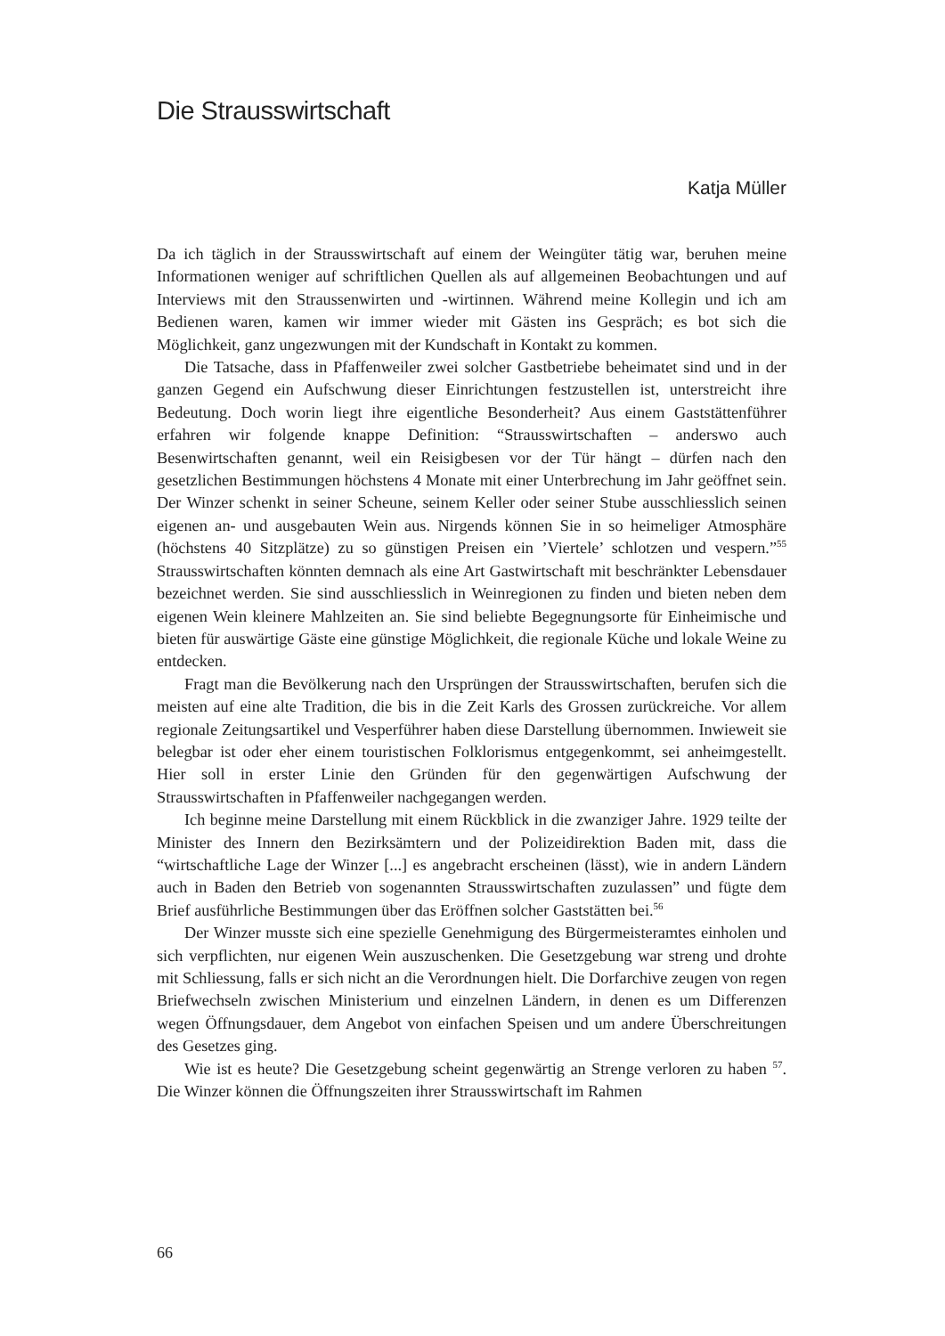Die Strausswirtschaft
Katja Müller
Da ich täglich in der Strausswirtschaft auf einem der Weingüter tätig war, beruhen meine Informationen weniger auf schriftlichen Quellen als auf allgemeinen Beobachtungen und auf Interviews mit den Straussenwirten und -wirtinnen. Während meine Kollegin und ich am Bedienen waren, kamen wir immer wieder mit Gästen ins Gespräch; es bot sich die Möglichkeit, ganz ungezwungen mit der Kundschaft in Kontakt zu kommen.
Die Tatsache, dass in Pfaffenweiler zwei solcher Gastbetriebe beheimatet sind und in der ganzen Gegend ein Aufschwung dieser Einrichtungen festzustellen ist, unterstreicht ihre Bedeutung. Doch worin liegt ihre eigentliche Besonderheit? Aus einem Gaststättenführer erfahren wir folgende knappe Definition: “Strausswirtschaften – anderswo auch Besenwirtschaften genannt, weil ein Reisigbesen vor der Tür hängt – dürfen nach den gesetzlichen Bestimmungen höchstens 4 Monate mit einer Unterbrechung im Jahr geöffnet sein. Der Winzer schenkt in seiner Scheune, seinem Keller oder seiner Stube ausschliesslich seinen eigenen an- und ausgebauten Wein aus. Nirgends können Sie in so heimeliger Atmosphäre (höchstens 40 Sitzplätze) zu so günstigen Preisen ein ’Viertele’ schlotzen und vespern.”<sup>55</sup> Strausswirtschaften könnten demnach als eine Art Gastwirtschaft mit beschränkter Lebensdauer bezeichnet werden. Sie sind ausschliesslich in Weinregionen zu finden und bieten neben dem eigenen Wein kleinere Mahlzeiten an. Sie sind beliebte Begegnungsorte für Einheimische und bieten für auswärtige Gäste eine günstige Möglichkeit, die regionale Küche und lokale Weine zu entdecken.
Fragt man die Bevölkerung nach den Ursprüngen der Strausswirtschaften, berufen sich die meisten auf eine alte Tradition, die bis in die Zeit Karls des Grossen zurückreiche. Vor allem regionale Zeitungsartikel und Vesperführer haben diese Darstellung übernommen. Inwieweit sie belegbar ist oder eher einem touristischen Folklorismus entgegenkommt, sei anheimgestellt. Hier soll in erster Linie den Gründen für den gegenwärtigen Aufschwung der Strausswirtschaften in Pfaffenweiler nachgegangen werden.
Ich beginne meine Darstellung mit einem Rückblick in die zwanziger Jahre. 1929 teilte der Minister des Innern den Bezirksämtern und der Polizeidirektion Baden mit, dass die “wirtschaftliche Lage der Winzer [...] es angebracht erscheinen (lässt), wie in andern Ländern auch in Baden den Betrieb von sogenannten Strausswirtschaften zuzulassen” und fügte dem Brief ausführliche Bestimmungen über das Eröffnen solcher Gaststätten bei.<sup>56</sup>
Der Winzer musste sich eine spezielle Genehmigung des Bürgermeisteramtes einholen und sich verpflichten, nur eigenen Wein auszuschenken. Die Gesetzgebung war streng und drohte mit Schliessung, falls er sich nicht an die Verordnungen hielt. Die Dorfarchive zeugen von regen Briefwechseln zwischen Ministerium und einzelnen Ländern, in denen es um Differenzen wegen Öffnungsdauer, dem Angebot von einfachen Speisen und um andere Überschreitungen des Gesetzes ging.
Wie ist es heute? Die Gesetzgebung scheint gegenwärtig an Strenge verloren zu haben <sup>57</sup>. Die Winzer können die Öffnungszeiten ihrer Strausswirtschaft im Rahmen
66